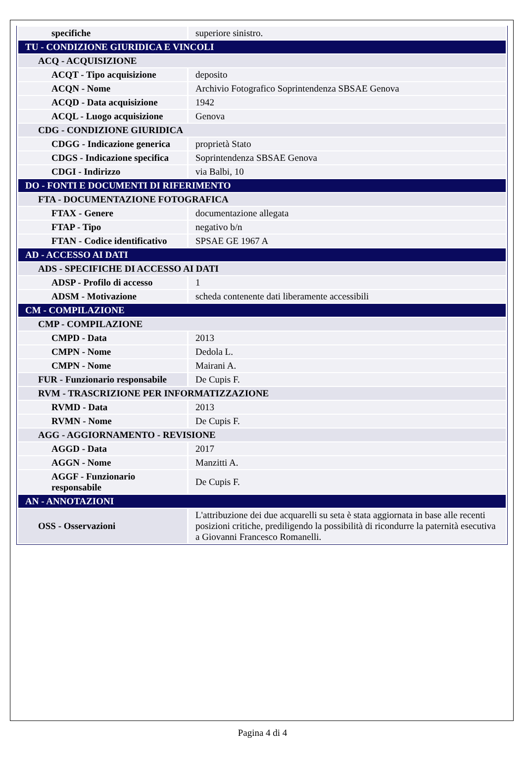| specifiche | superiore sinistro. |
| TU - CONDIZIONE GIURIDICA E VINCOLI | |
| ACQ - ACQUISIZIONE | |
| ACQT - Tipo acquisizione | deposito |
| ACQN - Nome | Archivio Fotografico Soprintendenza SBSAE Genova |
| ACQD - Data acquisizione | 1942 |
| ACQL - Luogo acquisizione | Genova |
| CDG - CONDIZIONE GIURIDICA | |
| CDGG - Indicazione generica | proprietà Stato |
| CDGS - Indicazione specifica | Soprintendenza SBSAE Genova |
| CDGI - Indirizzo | via Balbi, 10 |
| DO - FONTI E DOCUMENTI DI RIFERIMENTO | |
| FTA - DOCUMENTAZIONE FOTOGRAFICA | |
| FTAX - Genere | documentazione allegata |
| FTAP - Tipo | negativo b/n |
| FTAN - Codice identificativo | SPSAE GE 1967 A |
| AD - ACCESSO AI DATI | |
| ADS - SPECIFICHE DI ACCESSO AI DATI | |
| ADSP - Profilo di accesso | 1 |
| ADSM - Motivazione | scheda contenente dati liberamente accessibili |
| CM - COMPILAZIONE | |
| CMP - COMPILAZIONE | |
| CMPD - Data | 2013 |
| CMPN - Nome | Dedola L. |
| CMPN - Nome | Mairani A. |
| FUR - Funzionario responsabile | De Cupis F. |
| RVM - TRASCRIZIONE PER INFORMATIZZAZIONE | |
| RVMD - Data | 2013 |
| RVMN - Nome | De Cupis F. |
| AGG - AGGIORNAMENTO - REVISIONE | |
| AGGD - Data | 2017 |
| AGGN - Nome | Manzitti A. |
| AGGF - Funzionario responsabile | De Cupis F. |
| AN - ANNOTAZIONI | |
| OSS - Osservazioni | L'attribuzione dei due acquarelli su seta è stata aggiornata in base alle recenti posizioni critiche, prediligendo la possibilità di ricondurre la paternità esecutiva a Giovanni Francesco Romanelli. |
Pagina 4 di 4